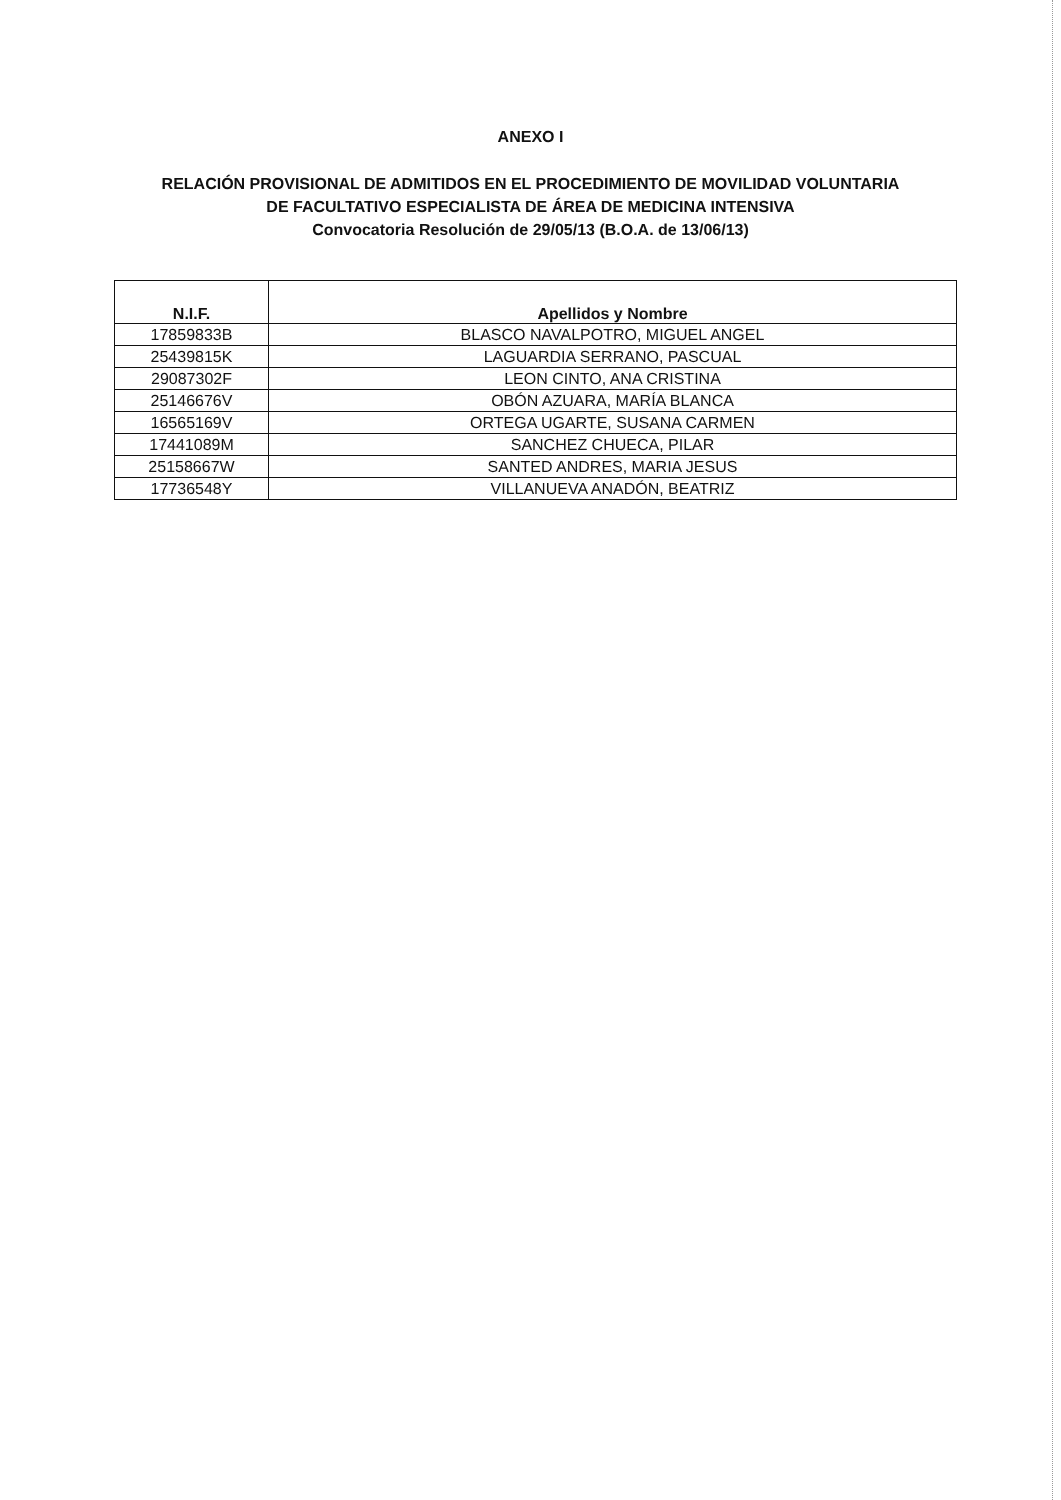ANEXO I
RELACIÓN PROVISIONAL DE ADMITIDOS EN EL PROCEDIMIENTO DE MOVILIDAD VOLUNTARIA
DE FACULTATIVO ESPECIALISTA DE ÁREA DE MEDICINA INTENSIVA
Convocatoria Resolución de 29/05/13 (B.O.A. de 13/06/13)
| N.I.F. | Apellidos y Nombre |
| --- | --- |
| 17859833B | BLASCO NAVALPOTRO, MIGUEL ANGEL |
| 25439815K | LAGUARDIA SERRANO, PASCUAL |
| 29087302F | LEON CINTO, ANA CRISTINA |
| 25146676V | OBÓN AZUARA, MARÍA BLANCA |
| 16565169V | ORTEGA UGARTE, SUSANA CARMEN |
| 17441089M | SANCHEZ CHUECA, PILAR |
| 25158667W | SANTED ANDRES, MARIA JESUS |
| 17736548Y | VILLANUEVA ANADÓN, BEATRIZ |